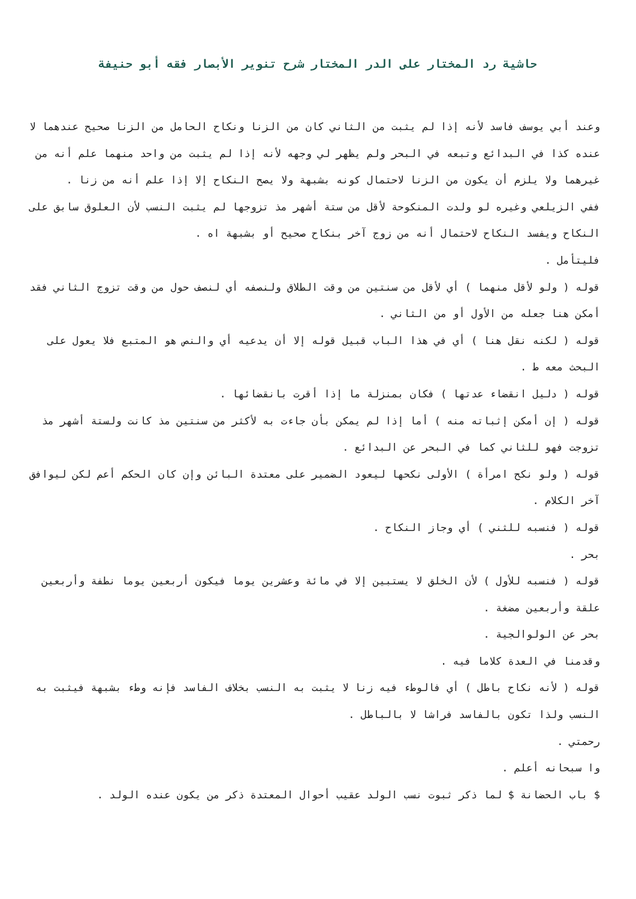حاشية رد المختار على الدر المختار شرح تنوير الأبصار فقه أبو حنيفة
وعند أبي يوسف فاسد لأنه إذا لم يثبت من الثاني كان من الزنا ونكاح الحامل من الزنا صحيح عندهما لا عنده كذا في البدائع وتبعه في البحر ولم يظهر لي وجهه لأنه إذا لم يثبت من واحد منهما علم أنه من غيرهما ولا يلزم أن يكون من الزنا لاحتمال كونه بشبهة ولا يصح النكاح إلا إذا علم أنه من زنا .
ففي الزيلعي وغيره لو ولدت المنكوحة لأقل من ستة أشهر مذ تزوجها لم يثبت النسب لأن العلوق سابق على النكاح ويفسد النكاح لاحتمال أنه من زوج آخر بنكاح صحيح أو بشبهة اه .
فليتأمل .
قوله ( ولو لأقل منهما ) أي لأقل من سنتين من وقت الطلاق ولنصفه أي لنصف حول من وقت تزوج الثاني فقد أمكن هنا جعله من الأول أو من الثاني .
قوله ( لكنه نقل هنا ) أي في هذا الباب قبيل قوله إلا أن يدعيه أي والنص هو المتبع فلا يعول على البحث معه ط .
قوله ( دليل انقضاء عدتها ) فكان بمنزلة ما إذا أقرت بانقضائها .
قوله ( إن أمكن إثباته منه ) أما إذا لم يمكن بأن جاءت به لأكثر من سنتين مذ كانت ولستة أشهر مذ تزوجت فهو للثاني كما في البحر عن البدائع .
قوله ( ولو نكح امرأة ) الأولى نكحها ليعود الضمير على معتدة البائن وإن كان الحكم أعم لكن ليوافق آخر الكلام .
قوله ( فنسبه للثني ) أي وجاز النكاح .
بحر .
قوله ( فنسبه للأول ) لأن الخلق لا يستبين إلا في مائة وعشرين يوما فيكون أربعين يوما نطفة وأربعين علقة وأربعين مضغة .
بحر عن الولوالجية .
وقدمنا في العدة كلاما فيه .
قوله ( لأنه نكاح باطل ) أي فالوطء فيه زنا لا يثبت به النسب بخلاف الفاسد فإنه وطء بشبهة فيثبت به النسب ولذا تكون بالفاسد فراشا لا بالباطل .
رحمتي .
وا سبحانه أعلم .
$ باب الحضانة $ لما ذكر ثبوت نسب الولد عقيب أحوال المعتدة ذكر من يكون عنده الولد .